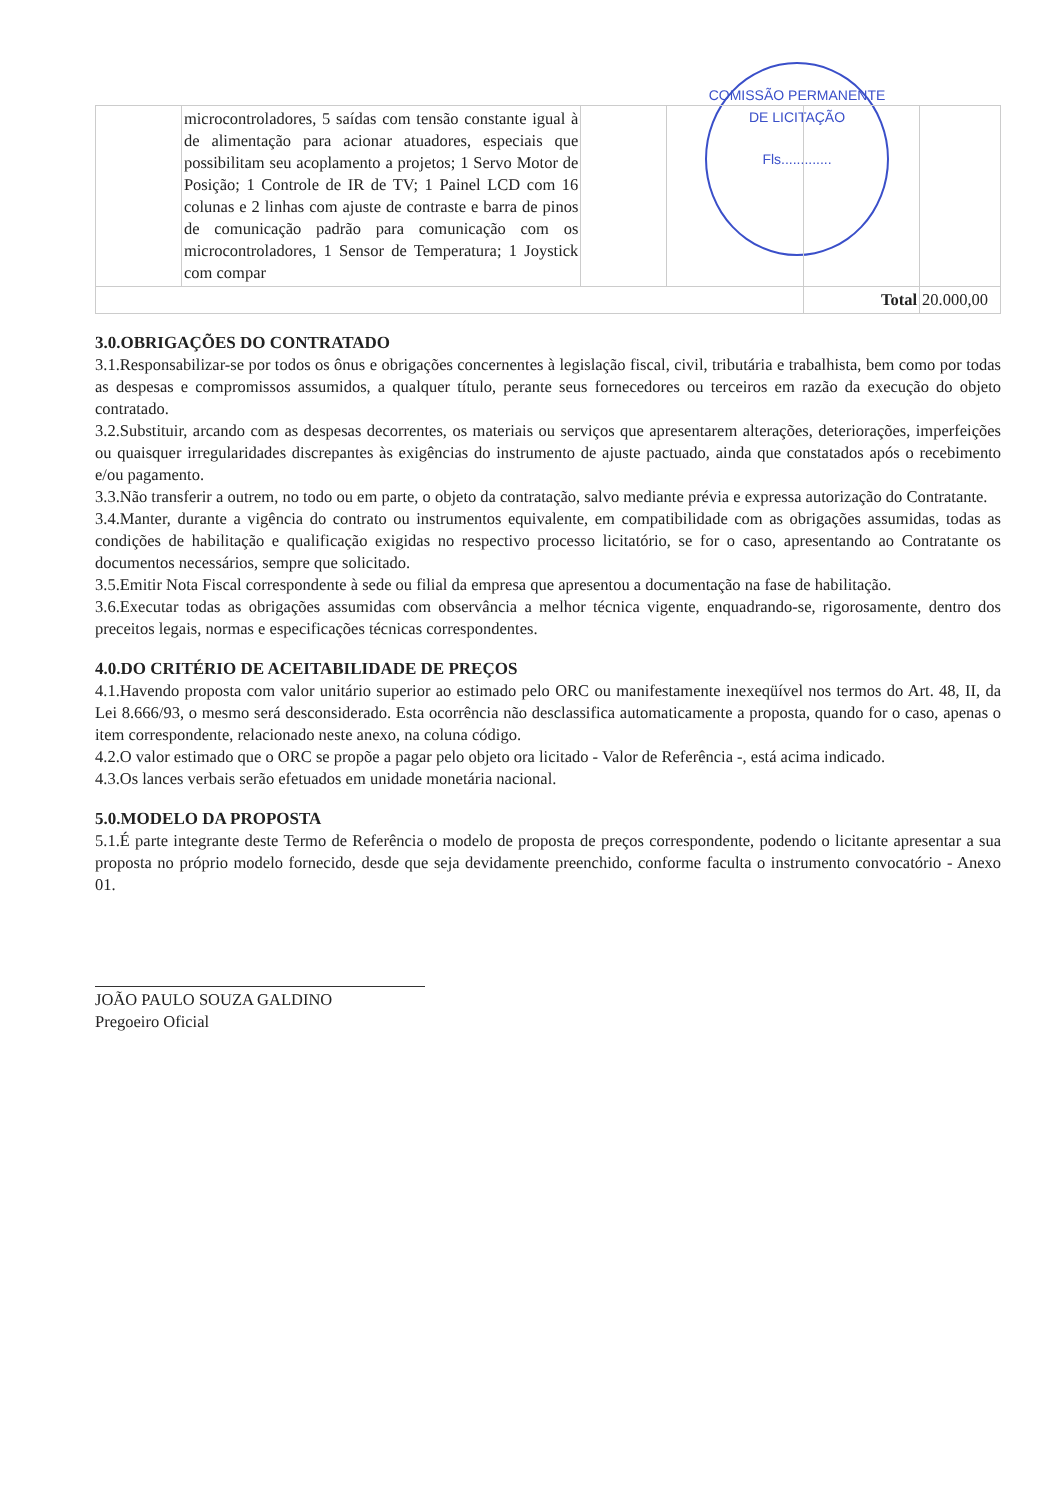COMISSÃO PERMANENTE DE LICITAÇÃO
Fls.............
| | microcontroladores, 5 saídas com tensão constante igual à de alimentação para acionar atuadores, especiais que possibilitam seu acoplamento a projetos; 1 Servo Motor de Posição; 1 Controle de IR de TV; 1 Painel LCD com 16 colunas e 2 linhas com ajuste de contraste e barra de pinos de comunicação padrão para comunicação com os microcontroladores, 1 Sensor de Temperatura; 1 Joystick com compar | | | | |
| | | | | Total | 20.000,00 |
3.0.OBRIGAÇÕES DO CONTRATADO
3.1.Responsabilizar-se por todos os ônus e obrigações concernentes à legislação fiscal, civil, tributária e trabalhista, bem como por todas as despesas e compromissos assumidos, a qualquer título, perante seus fornecedores ou terceiros em razão da execução do objeto contratado.
3.2.Substituir, arcando com as despesas decorrentes, os materiais ou serviços que apresentarem alterações, deteriorações, imperfeições ou quaisquer irregularidades discrepantes às exigências do instrumento de ajuste pactuado, ainda que constatados após o recebimento e/ou pagamento.
3.3.Não transferir a outrem, no todo ou em parte, o objeto da contratação, salvo mediante prévia e expressa autorização do Contratante.
3.4.Manter, durante a vigência do contrato ou instrumentos equivalente, em compatibilidade com as obrigações assumidas, todas as condições de habilitação e qualificação exigidas no respectivo processo licitatório, se for o caso, apresentando ao Contratante os documentos necessários, sempre que solicitado.
3.5.Emitir Nota Fiscal correspondente à sede ou filial da empresa que apresentou a documentação na fase de habilitação.
3.6.Executar todas as obrigações assumidas com observância a melhor técnica vigente, enquadrando-se, rigorosamente, dentro dos preceitos legais, normas e especificações técnicas correspondentes.
4.0.DO CRITÉRIO DE ACEITABILIDADE DE PREÇOS
4.1.Havendo proposta com valor unitário superior ao estimado pelo ORC ou manifestamente inexeqüível nos termos do Art. 48, II, da Lei 8.666/93, o mesmo será desconsiderado. Esta ocorrência não desclassifica automaticamente a proposta, quando for o caso, apenas o item correspondente, relacionado neste anexo, na coluna código.
4.2.O valor estimado que o ORC se propõe a pagar pelo objeto ora licitado - Valor de Referência -, está acima indicado.
4.3.Os lances verbais serão efetuados em unidade monetária nacional.
5.0.MODELO DA PROPOSTA
5.1.É parte integrante deste Termo de Referência o modelo de proposta de preços correspondente, podendo o licitante apresentar a sua proposta no próprio modelo fornecido, desde que seja devidamente preenchido, conforme faculta o instrumento convocatório - Anexo 01.
JOÃO PAULO SOUZA GALDINO
Pregoeiro Oficial